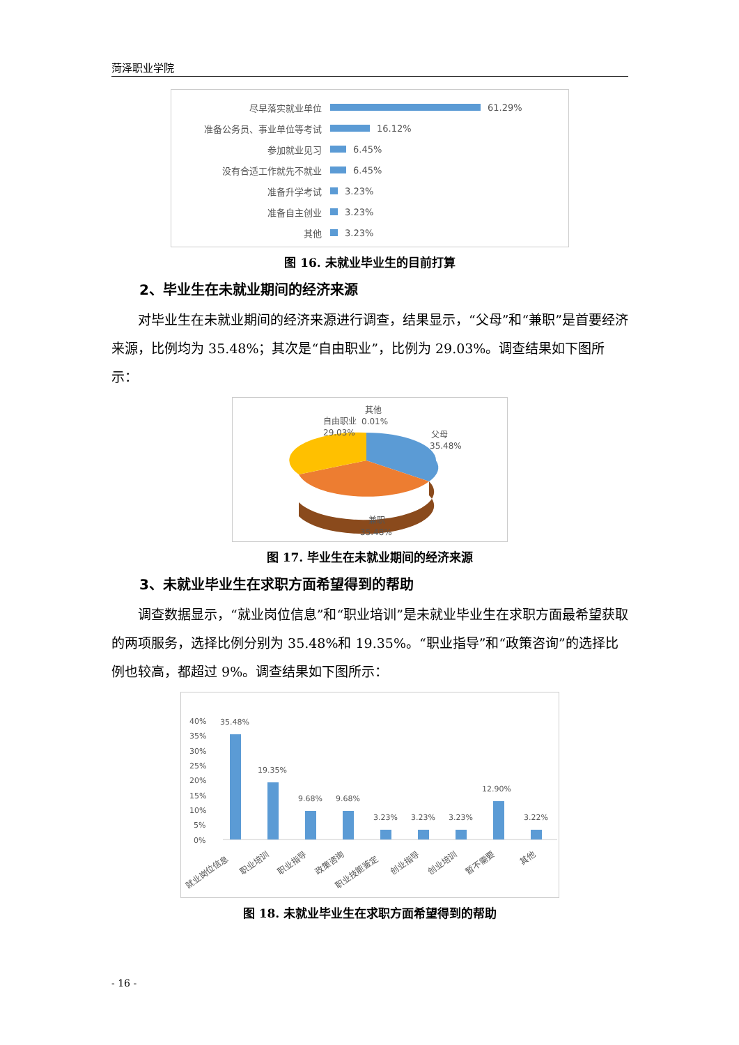菏泽职业学院
尽早落实就业单位 61.29%
准备公务员、事业单位等考试 16.12%
参加就业见习 6.45%
没有合适工作就先不就业 6.45%
准备升学考试 3.23%
准备自主创业 3.23%
其他 3.23%
图 16. 未就业毕业生的目前打算
2、毕业生在未就业期间的经济来源
对毕业生在未就业期间的经济来源进行调查，结果显示，“父母”和“兼职”是首要经济来源，比例均为 35.48%；其次是“自由职业”，比例为 29.03%。调查结果如下图所示：
父母
35.48%
自由职业
29.03%
其他
0.01%
兼职
35.48%
图 17. 毕业生在未就业期间的经济来源
3、未就业毕业生在求职方面希望得到的帮助
调查数据显示，“就业岗位信息”和“职业培训”是未就业毕业生在求职方面最希望获取的两项服务，选择比例分别为 35.48%和 19.35%。“职业指导”和“政策咨询”的选择比例也较高，都超过 9%。调查结果如下图所示：
40%
35%
30%
25%
20%
15%
10%
5%
0%
35.48%
19.35%
9.68%
9.68%
3.23%
3.23%
3.23%
12.90%
3.22%
就业岗位信息
职业培训
职业指导
政策咨询
职业技能鉴定
创业指导
创业培训
暂不需要
其他
图 18. 未就业毕业生在求职方面希望得到的帮助
- 16 -